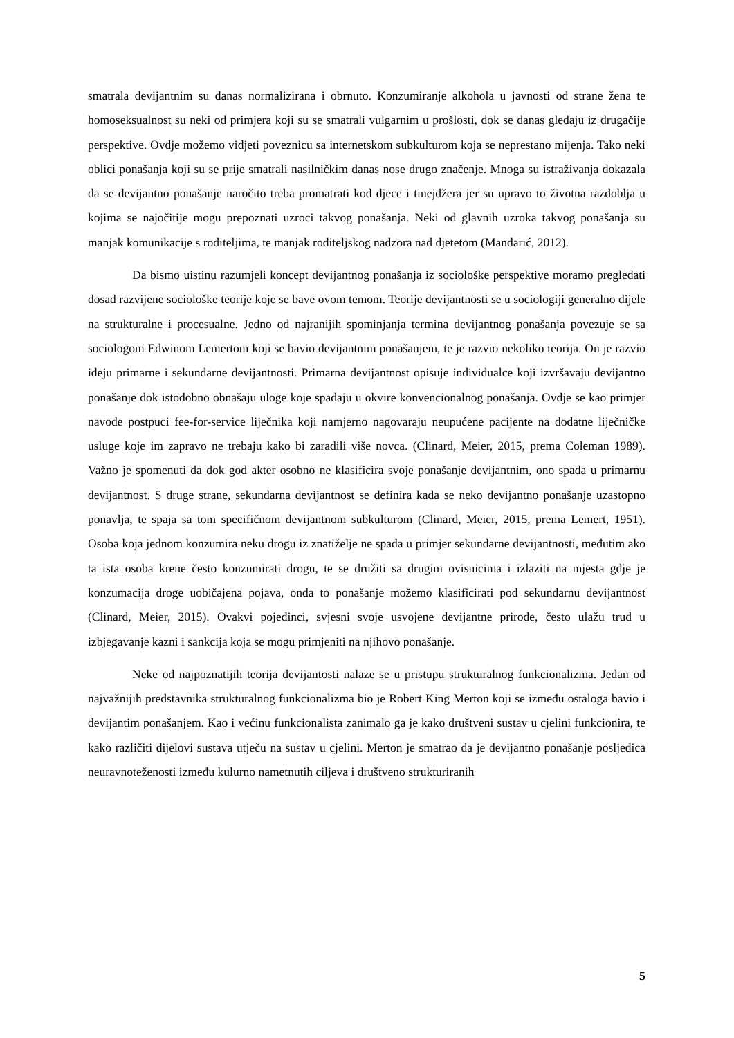smatrala devijantnim su danas normalizirana i obrnuto. Konzumiranje alkohola u javnosti od strane žena te homoseksualnost su neki od primjera koji su se smatrali vulgarnim u prošlosti, dok se danas gledaju iz drugačije perspektive. Ovdje možemo vidjeti poveznicu sa internetskom subkulturom koja se neprestano mijenja. Tako neki oblici ponašanja koji su se prije smatrali nasilničkim danas nose drugo značenje. Mnoga su istraživanja dokazala da se devijantno ponašanje naročito treba promatrati kod djece i tinejdžera jer su upravo to životna razdoblja u kojima se najočitije mogu prepoznati uzroci takvog ponašanja. Neki od glavnih uzroka takvog ponašanja su manjak komunikacije s roditeljima, te manjak roditeljskog nadzora nad djetetom (Mandarić, 2012).
Da bismo uistinu razumjeli koncept devijantnog ponašanja iz sociološke perspektive moramo pregledati dosad razvijene sociološke teorije koje se bave ovom temom. Teorije devijantnosti se u sociologiji generalno dijele na strukturalne i procesualne. Jedno od najranijih spominjanja termina devijantnog ponašanja povezuje se sa sociologom Edwinom Lemertom koji se bavio devijantnim ponašanjem, te je razvio nekoliko teorija. On je razvio ideju primarne i sekundarne devijantnosti. Primarna devijantnost opisuje individualce koji izvršavaju devijantno ponašanje dok istodobno obnašaju uloge koje spadaju u okvire konvencionalnog ponašanja. Ovdje se kao primjer navode postpuci fee-for-service liječnika koji namjerno nagovaraju neupućene pacijente na dodatne liječničke usluge koje im zapravo ne trebaju kako bi zaradili više novca. (Clinard, Meier, 2015, prema Coleman 1989). Važno je spomenuti da dok god akter osobno ne klasificira svoje ponašanje devijantnim, ono spada u primarnu devijantnost. S druge strane, sekundarna devijantnost se definira kada se neko devijantno ponašanje uzastopno ponavlja, te spaja sa tom specifičnom devijantnom subkulturom (Clinard, Meier, 2015, prema Lemert, 1951). Osoba koja jednom konzumira neku drogu iz znatiželje ne spada u primjer sekundarne devijantnosti, međutim ako ta ista osoba krene često konzumirati drogu, te se družiti sa drugim ovisnicima i izlaziti na mjesta gdje je konzumacija droge uobičajena pojava, onda to ponašanje možemo klasificirati pod sekundarnu devijantnost (Clinard, Meier, 2015). Ovakvi pojedinci, svjesni svoje usvojene devijantne prirode, često ulažu trud u izbjegavanje kazni i sankcija koja se mogu primjeniti na njihovo ponašanje.
Neke od najpoznatijih teorija devijantosti nalaze se u pristupu strukturalnog funkcionalizma. Jedan od najvažnijih predstavnika strukturalnog funkcionalizma bio je Robert King Merton koji se između ostaloga bavio i devijantim ponašanjem. Kao i većinu funkcionalista zanimalo ga je kako društveni sustav u cjelini funkcionira, te kako različiti dijelovi sustava utječu na sustav u cjelini. Merton je smatrao da je devijantno ponašanje posljedica neuravnoteženosti između kulurno nametnutih ciljeva i društveno strukturiranih
5